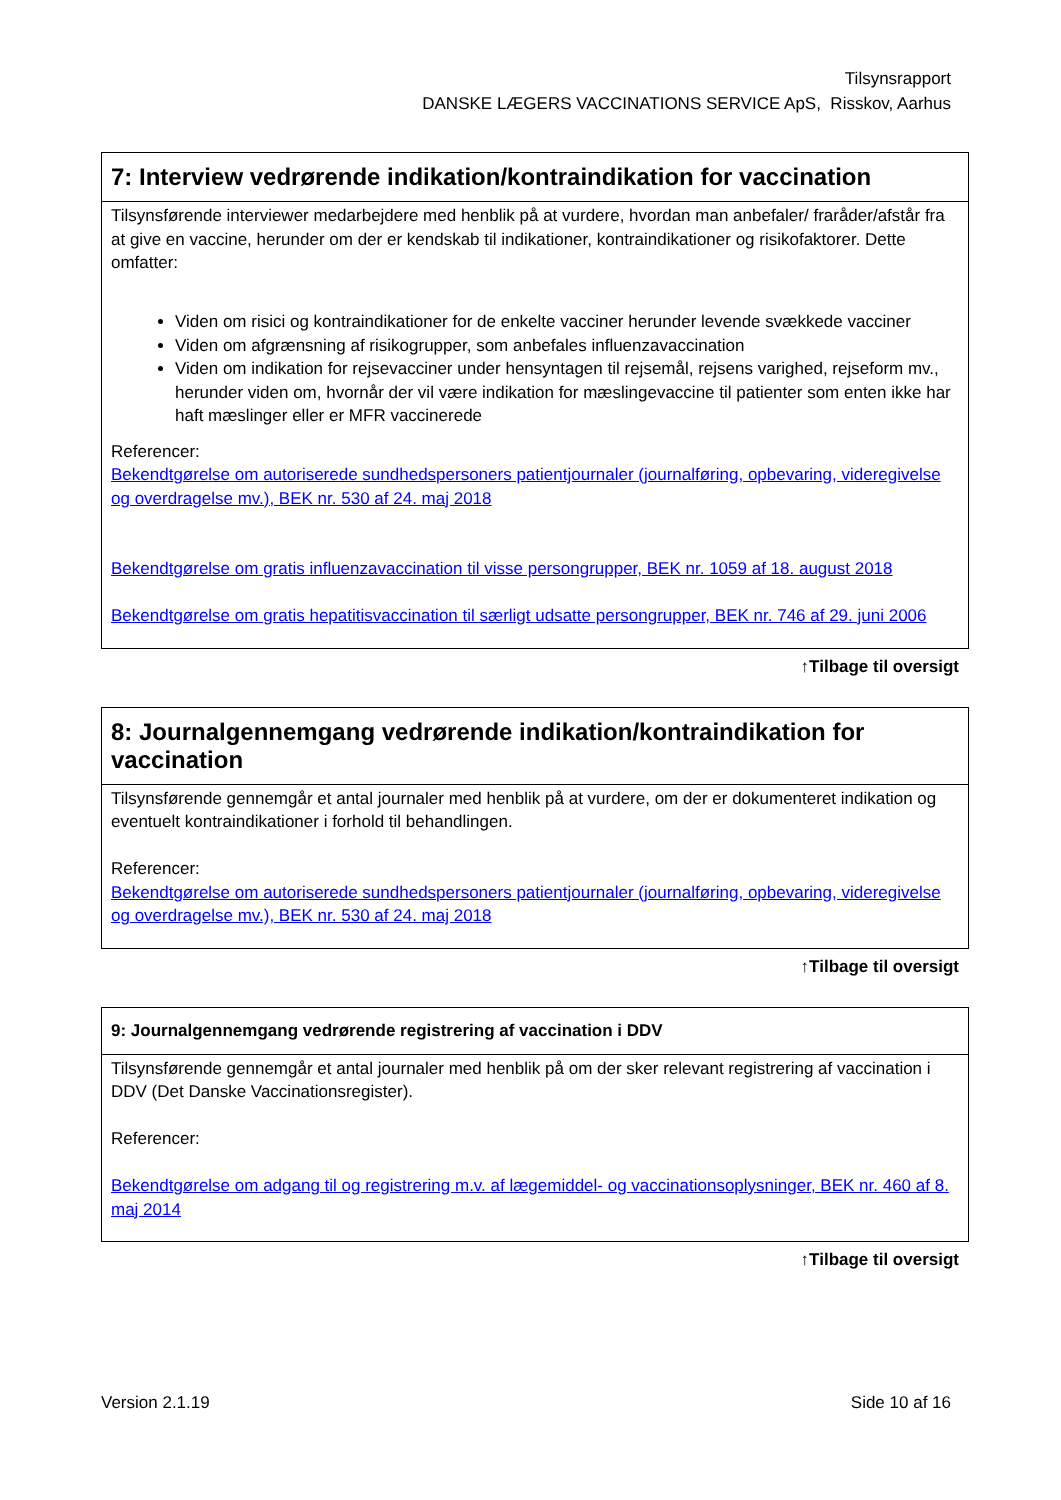Tilsynsrapport
DANSKE LÆGERS VACCINATIONS SERVICE ApS, Risskov, Aarhus
| 7: Interview vedrørende indikation/kontraindikation for vaccination |
| --- |
| Tilsynsførende interviewer medarbejdere med henblik på at vurdere, hvordan man anbefaler/ fraråder/afstår fra at give en vaccine, herunder om der er kendskab til indikationer, kontraindikationer og risikofaktorer. Dette omfatter: Viden om risici og kontraindikationer for de enkelte vacciner herunder levende svækkede vacciner Viden om afgrænsning af risikogrupper, som anbefales influenzavaccination Viden om indikation for rejsevacciner under hensyntagen til rejsemål, rejsens varighed, rejseform mv., herunder viden om, hvornår der vil være indikation for mæslingevaccine til patienter som enten ikke har haft mæslinger eller er MFR vaccinerede Referencer: Bekendtgørelse om autoriserede sundhedspersoners patientjournaler (journalføring, opbevaring, videregivelse og overdragelse mv.), BEK nr. 530 af 24. maj 2018 Bekendtgørelse om gratis influenzavaccination til visse persongrupper, BEK nr. 1059 af 18. august 2018 Bekendtgørelse om gratis hepatitisvaccination til særligt udsatte persongrupper, BEK nr. 746 af 29. juni 2006 |
↑Tilbage til oversigt
| 8: Journalgennemgang vedrørende indikation/kontraindikation for vaccination |
| --- |
| Tilsynsførende gennemgår et antal journaler med henblik på at vurdere, om der er dokumenteret indikation og eventuelt kontraindikationer i forhold til behandlingen. Referencer: Bekendtgørelse om autoriserede sundhedspersoners patientjournaler (journalføring, opbevaring, videregivelse og overdragelse mv.), BEK nr. 530 af 24. maj 2018 |
↑Tilbage til oversigt
| 9: Journalgennemgang vedrørende registrering af vaccination i DDV |
| --- |
| Tilsynsførende gennemgår et antal journaler med henblik på om der sker relevant registrering af vaccination i DDV (Det Danske Vaccinationsregister). Referencer: Bekendtgørelse om adgang til og registrering m.v. af lægemiddel- og vaccinationsoplysninger, BEK nr. 460 af 8. maj 2014 |
↑Tilbage til oversigt
Version 2.1.19 Side 10 af 16